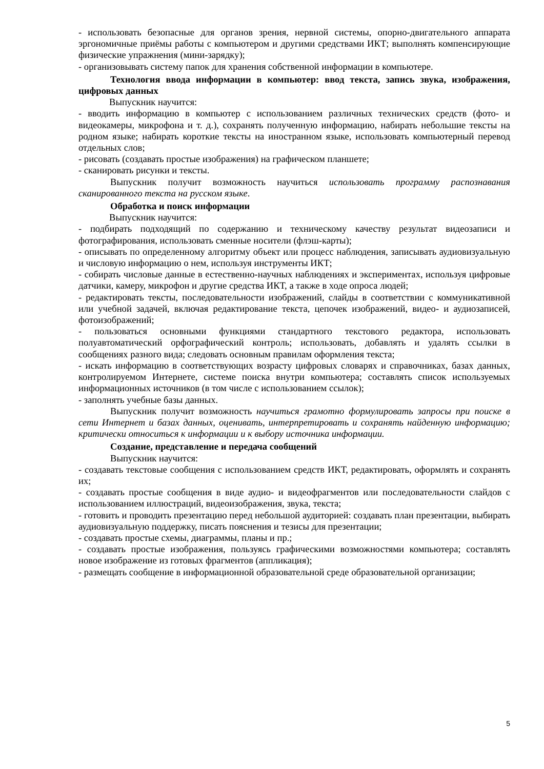- использовать безопасные для органов зрения, нервной системы, опорно-двигательного аппарата эргономичные приёмы работы с компьютером и другими средствами ИКТ; выполнять компенсирующие физические упражнения (мини-зарядку);
- организовывать систему папок для хранения собственной информации в компьютере.
Технология ввода информации в компьютер: ввод текста, запись звука, изображения, цифровых данных
Выпускник научится:
- вводить информацию в компьютер с использованием различных технических средств (фото- и видеокамеры, микрофона и т. д.), сохранять полученную информацию, набирать небольшие тексты на родном языке; набирать короткие тексты на иностранном языке, использовать компьютерный перевод отдельных слов;
- рисовать (создавать простые изображения) на графическом планшете;
- сканировать рисунки и тексты.
Выпускник получит возможность научиться использовать программу распознавания сканированного текста на русском языке.
Обработка и поиск информации
Выпускник научится:
- подбирать подходящий по содержанию и техническому качеству результат видеозаписи и фотографирования, использовать сменные носители (флэш-карты);
- описывать по определенному алгоритму объект или процесс наблюдения, записывать аудиовизуальную и числовую информацию о нем, используя инструменты ИКТ;
- собирать числовые данные в естественно-научных наблюдениях и экспериментах, используя цифровые датчики, камеру, микрофон и другие средства ИКТ, а также в ходе опроса людей;
- редактировать тексты, последовательности изображений, слайды в соответствии с коммуникативной или учебной задачей, включая редактирование текста, цепочек изображений, видео- и аудиозаписей, фотоизображений;
- пользоваться основными функциями стандартного текстового редактора, использовать полуавтоматический орфографический контроль; использовать, добавлять и удалять ссылки в сообщениях разного вида; следовать основным правилам оформления текста;
- искать информацию в соответствующих возрасту цифровых словарях и справочниках, базах данных, контролируемом Интернете, системе поиска внутри компьютера; составлять список используемых информационных источников (в том числе с использованием ссылок);
- заполнять учебные базы данных.
Выпускник получит возможность научиться грамотно формулировать запросы при поиске в сети Интернет и базах данных, оценивать, интерпретировать и сохранять найденную информацию; критически относиться к информации и к выбору источника информации.
Создание, представление и передача сообщений
Выпускник научится:
- создавать текстовые сообщения с использованием средств ИКТ, редактировать, оформлять и сохранять их;
- создавать простые сообщения в виде аудио- и видеофрагментов или последовательности слайдов с использованием иллюстраций, видеоизображения, звука, текста;
- готовить и проводить презентацию перед небольшой аудиторией: создавать план презентации, выбирать аудиовизуальную поддержку, писать пояснения и тезисы для презентации;
- создавать простые схемы, диаграммы, планы и пр.;
- создавать простые изображения, пользуясь графическими возможностями компьютера; составлять новое изображение из готовых фрагментов (аппликация);
- размещать сообщение в информационной образовательной среде образовательной организации;
5